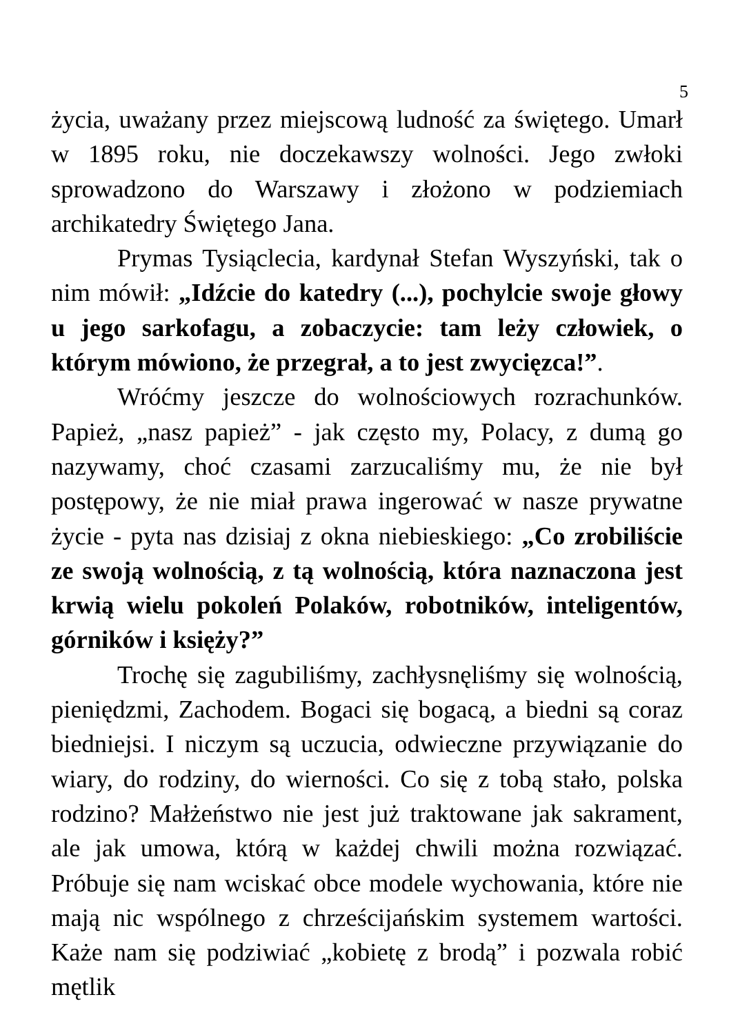5
życia, uważany przez miejscową ludność za świętego. Umarł w 1895 roku, nie doczekawszy wolności. Jego zwłoki sprowadzono do Warszawy i złożono w podziemiach archikatedry Świętego Jana.
Prymas Tysiąclecia, kardynał Stefan Wyszyński, tak o nim mówił: „Idźcie do katedry (...), pochylcie swoje głowy u jego sarkofagu, a zobaczycie: tam leży człowiek, o którym mówiono, że przegrał, a to jest zwycięzca!”.
Wróćmy jeszcze do wolnościowych rozrachunków. Papież, „nasz papież” - jak często my, Polacy, z dumą go nazywamy, choć czasami zarzucaliśmy mu, że nie był postępowy, że nie miał prawa ingerować w nasze prywatne życie - pyta nas dzisiaj z okna niebieskiego: „Co zrobiliście ze swoją wolnością, z tą wolnością, która naznaczona jest krwią wielu pokoleń Polaków, robotników, inteligentów, górników i księży?”
Trochę się zagubiliśmy, zachłysnęliśmy się wolnością, pieniędzmi, Zachodem. Bogaci się bogacą, a biedni są coraz biedniejsi. I niczym są uczucia, odwieczne przywiązanie do wiary, do rodziny, do wierności. Co się z tobą stało, polska rodzino? Małżeństwo nie jest już traktowane jak sakrament, ale jak umowa, którą w każdej chwili można rozwiązać. Próbuje się nam wciskać obce modele wychowania, które nie mają nic wspólnego z chrześcijańskim systemem wartości. Każe nam się podziwiać „kobietę z brodą” i pozwala robić mętlik